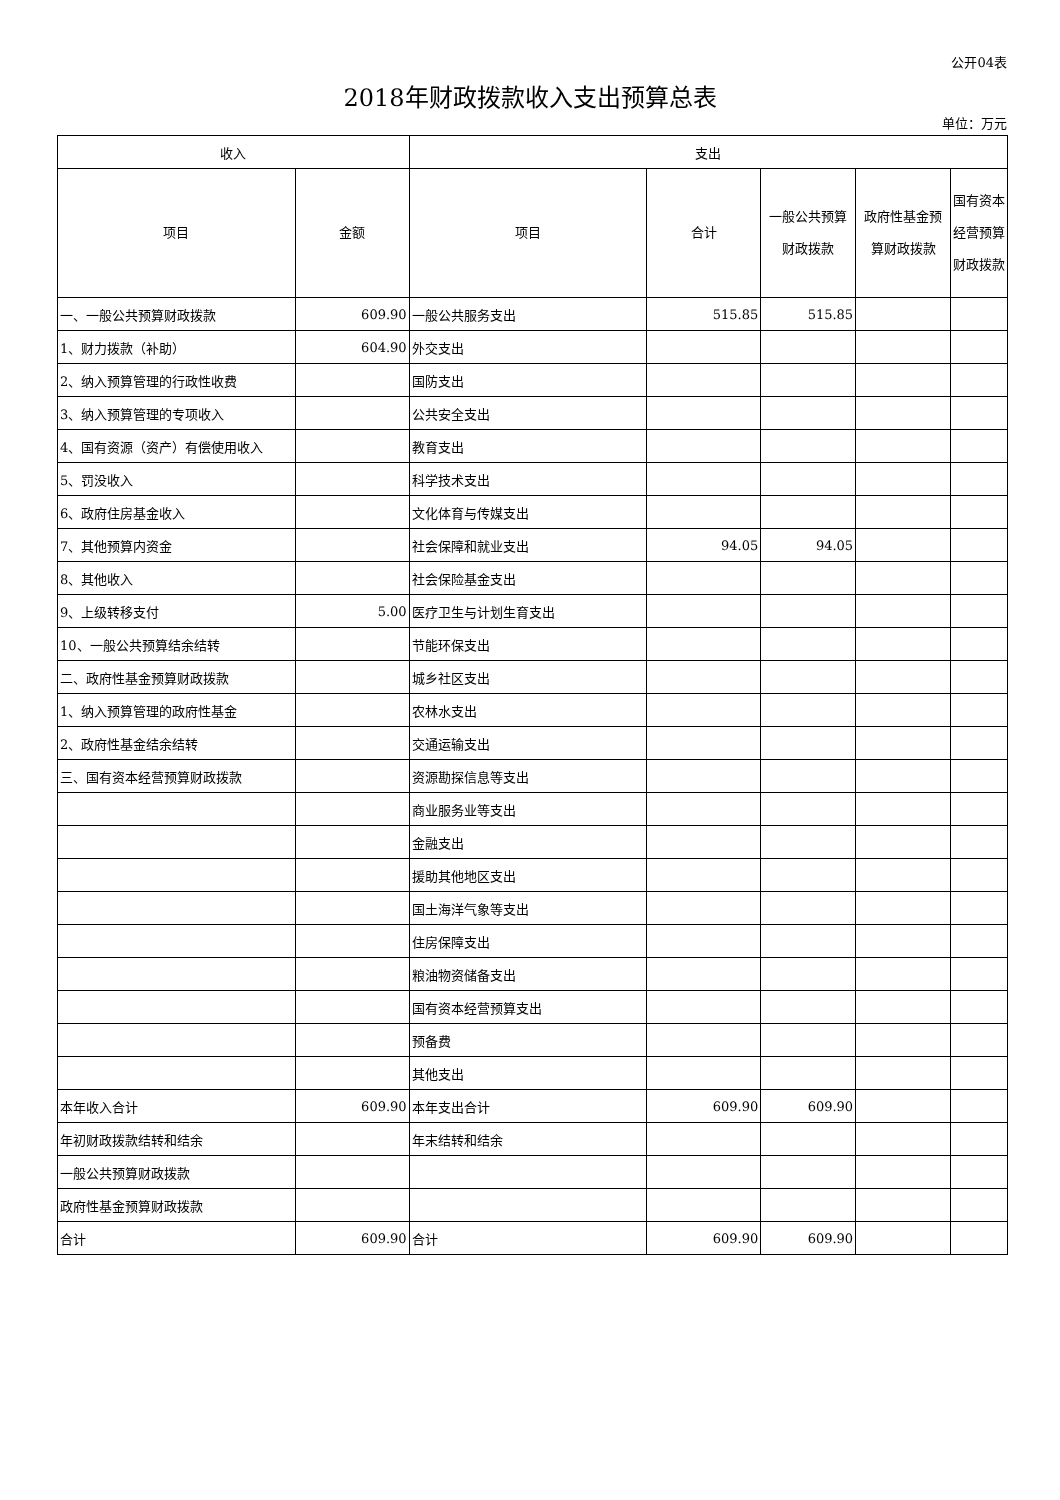公开04表
2018年财政拨款收入支出预算总表
单位：万元
| 收入 | | 支出 | | | | |
| --- | --- | --- | --- | --- | --- | --- |
| 项目 | 金额 | 项目 | 合计 | 一般公共预算财政拨款 | 政府性基金预算财政拨款 | 国有资本经营预算财政拨款 |
| 一、一般公共预算财政拨款 | 609.90 | 一般公共服务支出 | 515.85 | 515.85 | | |
| 1、财力拨款（补助） | 604.90 | 外交支出 | | | | |
| 2、纳入预算管理的行政性收费 | | 国防支出 | | | | |
| 3、纳入预算管理的专项收入 | | 公共安全支出 | | | | |
| 4、国有资源（资产）有偿使用收入 | | 教育支出 | | | | |
| 5、罚没收入 | | 科学技术支出 | | | | |
| 6、政府住房基金收入 | | 文化体育与传媒支出 | | | | |
| 7、其他预算内资金 | | 社会保障和就业支出 | 94.05 | 94.05 | | |
| 8、其他收入 | | 社会保险基金支出 | | | | |
| 9、上级转移支付 | 5.00 | 医疗卫生与计划生育支出 | | | | |
| 10、一般公共预算结余结转 | | 节能环保支出 | | | | |
| 二、政府性基金预算财政拨款 | | 城乡社区支出 | | | | |
| 1、纳入预算管理的政府性基金 | | 农林水支出 | | | | |
| 2、政府性基金结余结转 | | 交通运输支出 | | | | |
| 三、国有资本经营预算财政拨款 | | 资源勘探信息等支出 | | | | |
| | | 商业服务业等支出 | | | | |
| | | 金融支出 | | | | |
| | | 援助其他地区支出 | | | | |
| | | 国土海洋气象等支出 | | | | |
| | | 住房保障支出 | | | | |
| | | 粮油物资储备支出 | | | | |
| | | 国有资本经营预算支出 | | | | |
| | | 预备费 | | | | |
| | | 其他支出 | | | | |
| 本年收入合计 | 609.90 | 本年支出合计 | 609.90 | 609.90 | | |
| 年初财政拨款结转和结余 | | 年末结转和结余 | | | | |
| 一般公共预算财政拨款 | | | | | | |
| 政府性基金预算财政拨款 | | | | | | |
| 合计 | 609.90 | 合计 | 609.90 | 609.90 | | |